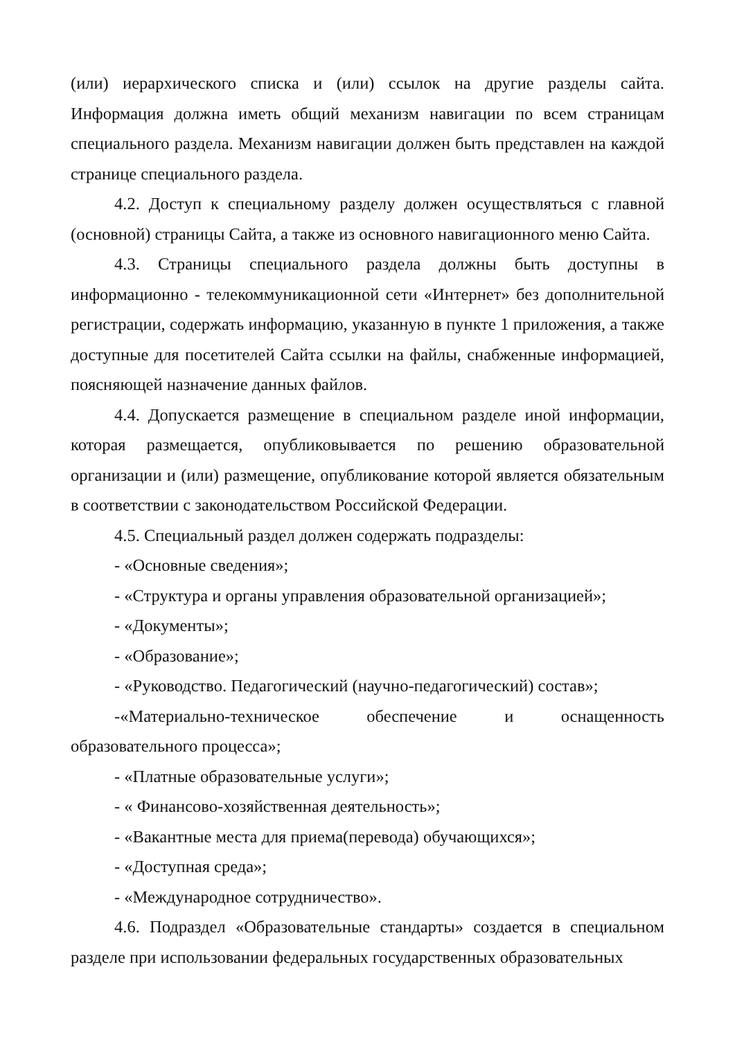(или) иерархического списка и (или) ссылок на другие разделы сайта. Информация должна иметь общий механизм навигации по всем страницам специального раздела. Механизм навигации должен быть представлен на каждой странице специального раздела.
4.2. Доступ к специальному разделу должен осуществляться с главной (основной) страницы Сайта, а также из основного навигационного меню Сайта.
4.3. Страницы специального раздела должны быть доступны в информационно - телекоммуникационной сети «Интернет» без дополнительной регистрации, содержать информацию, указанную в пункте 1 приложения, а также доступные для посетителей Сайта ссылки на файлы, снабженные информацией, поясняющей назначение данных файлов.
4.4. Допускается размещение в специальном разделе иной информации, которая размещается, опубликовывается по решению образовательной организации и (или) размещение, опубликование которой является обязательным в соответствии с законодательством Российской Федерации.
4.5. Специальный раздел должен содержать подразделы:
- «Основные сведения»;
- «Структура и органы управления образовательной организацией»;
- «Документы»;
- «Образование»;
- «Руководство. Педагогический (научно-педагогический) состав»;
-«Материально-техническое обеспечение и оснащенность образовательного процесса»;
- «Платные образовательные услуги»;
- « Финансово-хозяйственная деятельность»;
- «Вакантные места для приема(перевода) обучающихся»;
- «Доступная среда»;
- «Международное сотрудничество».
4.6. Подраздел «Образовательные стандарты» создается в специальном разделе при использовании федеральных государственных образовательных